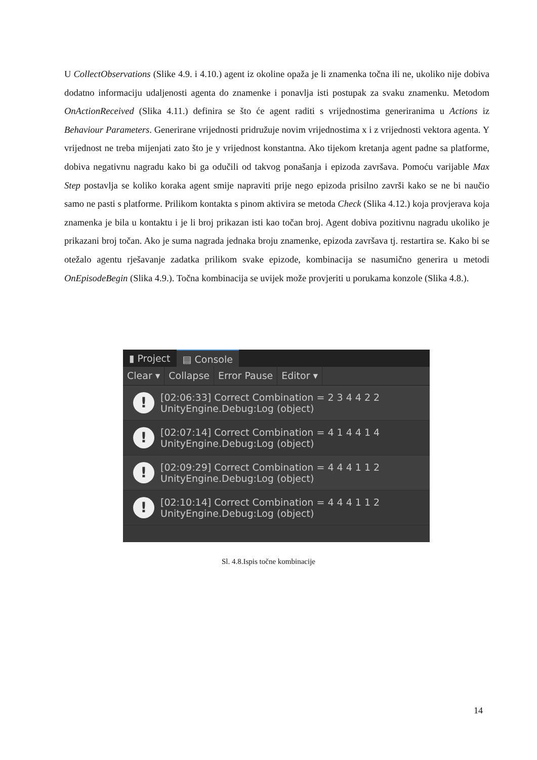U CollectObservations (Slike 4.9. i 4.10.) agent iz okoline opaža je li znamenka točna ili ne, ukoliko nije dobiva dodatno informaciju udaljenosti agenta do znamenke i ponavlja isti postupak za svaku znamenku. Metodom OnActionReceived (Slika 4.11.) definira se što će agent raditi s vrijednostima generiranima u Actions iz Behaviour Parameters. Generirane vrijednosti pridružuje novim vrijednostima x i z vrijednosti vektora agenta. Y vrijednost ne treba mijenjati zato što je y vrijednost konstantna. Ako tijekom kretanja agent padne sa platforme, dobiva negativnu nagradu kako bi ga odučili od takvog ponašanja i epizoda završava. Pomoću varijable Max Step postavlja se koliko koraka agent smije napraviti prije nego epizoda prisilno završi kako se ne bi naučio samo ne pasti s platforme. Prilikom kontakta s pinom aktivira se metoda Check (Slika 4.12.) koja provjerava koja znamenka je bila u kontaktu i je li broj prikazan isti kao točan broj. Agent dobiva pozitivnu nagradu ukoliko je prikazani broj točan. Ako je suma nagrada jednaka broju znamenke, epizoda završava tj. restartira se. Kako bi se otežalo agentu rješavanje zadatka prilikom svake epizode, kombinacija se nasumično generira u metodi OnEpisodeBegin (Slika 4.9.). Točna kombinacija se uvijek može provjeriti u porukama konzole (Slika 4.8.).
▮ Project ▤ Console
Clear ▾ Collapse Error Pause Editor ▾
!
[02:06:33] Correct Combination = 2 3 4 4 2 2
UnityEngine.Debug:Log (object)
!
[02:07:14] Correct Combination = 4 1 4 4 1 4
UnityEngine.Debug:Log (object)
!
[02:09:29] Correct Combination = 4 4 4 1 1 2
UnityEngine.Debug:Log (object)
!
[02:10:14] Correct Combination = 4 4 4 1 1 2
UnityEngine.Debug:Log (object)
Sl. 4.8.Ispis točne kombinacije
14